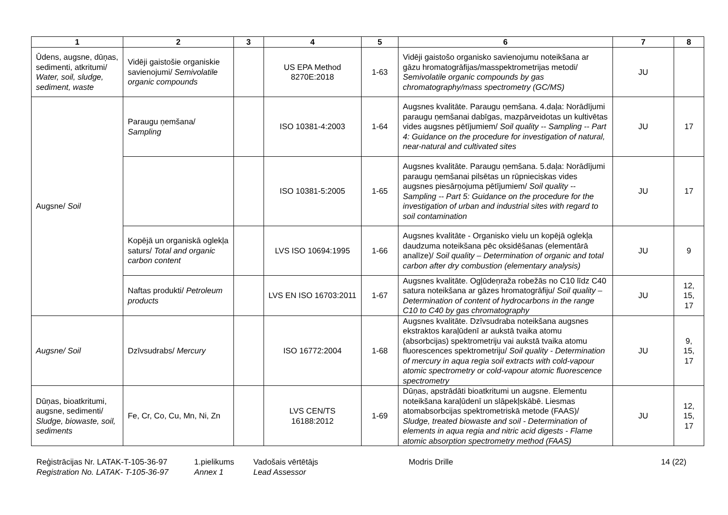| 1 | 2 | 3 | 4 | 5 | 6 | 7 | 8 |
| --- | --- | --- | --- | --- | --- | --- | --- |
| Ūdens, augsne, dūņas, sedimenti, atkritumi/ Water, soil, sludge, sediment, waste | Vidēji gaistošie organiskie savienojumi/ Semivolatile organic compounds | | US EPA Method 8270E:2018 | 1-63 | Vidēji gaistošo organisko savienojumu noteikšana ar gāzu hromatogrāfijas/masspektrometrijas metodi/ Semivolatile organic compounds by gas chromatography/mass spectrometry (GC/MS) | JU | |
| Augsne/ Soil | Paraugu ņemšana/ Sampling | | ISO 10381-4:2003 | 1-64 | Augsnes kvalitāte. Paraugu ņemšana. 4.daļa: Norādījumi paraugu ņemšanai dabīgas, mazpārveidotas un kultivētas vides augsnes pētījumiem/ Soil quality -- Sampling -- Part 4: Guidance on the procedure for investigation of natural, near-natural and cultivated sites | JU | 17 |
| | | | ISO 10381-5:2005 | 1-65 | Augsnes kvalitāte. Paraugu ņemšana. 5.daļa: Norādījumi paraugu ņemšanai pilsētas un rūpnieciskas vides augsnes piesārņojuma pētījumiem/ Soil quality -- Sampling -- Part 5: Guidance on the procedure for the investigation of urban and industrial sites with regard to soil contamination | JU | 17 |
| | Kopējā un organiskā oglekļa saturs/ Total and organic carbon content | | LVS ISO 10694:1995 | 1-66 | Augsnes kvalitāte - Organisko vielu un kopējā oglekļa daudzuma noteikšana pēc oksidēšanas (elementārā analīze)/ Soil quality – Determination of organic and total carbon after dry combustion (elementary analysis) | JU | 9 |
| | Naftas produkti/ Petroleum products | | LVS EN ISO 16703:2011 | 1-67 | Augsnes kvalitāte. Ogļūdeņraža robežās no C10 līdz C40 satura noteikšana ar gāzes hromatogrāfiju/ Soil quality – Determination of content of hydrocarbons in the range C10 to C40 by gas chromatography | JU | 12, 15, 17 |
| Augsne/ Soil | Dzīvsudrabs/ Mercury | | ISO 16772:2004 | 1-68 | Augsnes kvalitāte. Dzīvsudraba noteikšana augsnes ekstraktos karaļūdenī ar aukstā tvaika atomu (absorbcijas) spektrometriju vai aukstā tvaika atomu fluorescences spektrometriju/ Soil quality - Determination of mercury in aqua regia soil extracts with cold-vapour atomic spectrometry or cold-vapour atomic fluorescence spectrometry | JU | 9, 15, 17 |
| Dūņas, bioatkritumi, augsne, sedimenti/ Sludge, biowaste, soil, sediments | Fe, Cr, Co, Cu, Mn, Ni, Zn | | LVS CEN/TS 16188:2012 | 1-69 | Dūņas, apstrādāti bioatkritumi un augsne. Elementu noteikšana karaļūdenī un slāpekļskābē. Liesmas atomabsorbcijas spektrometriskā metode (FAAS)/ Sludge, treated biowaste and soil - Determination of elements in aqua regia and nitric acid digests - Flame atomic absorption spectrometry method (FAAS) | JU | 12, 15, 17 |
Reģistrācijas Nr. LATAK-T-105-36-97
Registration No. LATAK- T-105-36-97
1.pielikums
Annex 1
Vadošais vērtētājs
Lead Assessor
Modris Drille 14 (22)